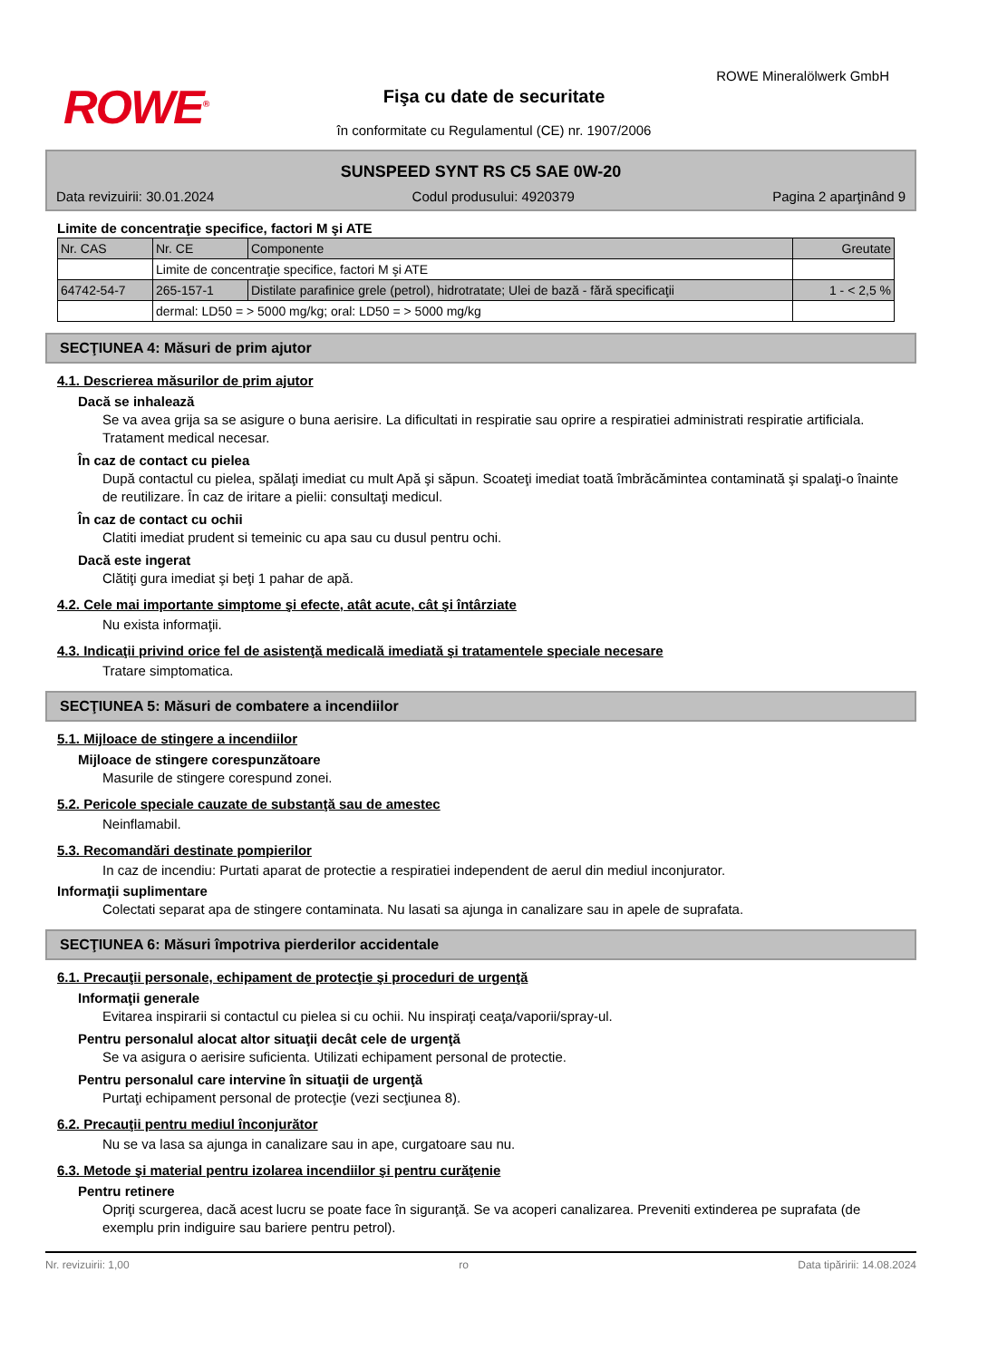ROWE<sup>®</sup>
ROWE Mineralölwerk GmbH
Fişa cu date de securitate
în conformitate cu Regulamentul (CE) nr. 1907/2006
SUNSPEED SYNT RS C5 SAE 0W-20
Data revizuirii: 30.01.2024 Codul produsului: 4920379 Pagina 2 aparţinând 9
Limite de concentraţie specifice, factori M şi ATE
| Nr. CAS | Nr. CE | Componente | Greutate |
| | Limite de concentraţie specifice, factori M şi ATE | | |
| 64742-54-7 | 265-157-1 | Distilate parafinice grele (petrol), hidrotratate; Ulei de bază - fără specificaţii | 1 - < 2,5 % |
| | dermal: LD50 = > 5000 mg/kg; oral: LD50 = > 5000 mg/kg | | |
SECŢIUNEA 4: Măsuri de prim ajutor
4.1. Descrierea măsurilor de prim ajutor
Dacă se inhalează
Se va avea grija sa se asigure o buna aerisire. La dificultati in respiratie sau oprire a respiratiei administrati respiratie artificiala. Tratament medical necesar.
În caz de contact cu pielea
După contactul cu pielea, spălaţi imediat cu mult Apă şi săpun. Scoateţi imediat toată îmbrăcămintea contaminată şi spalaţi-o înainte de reutilizare. În caz de iritare a pielii: consultaţi medicul.
În caz de contact cu ochii
Clatiti imediat prudent si temeinic cu apa sau cu dusul pentru ochi.
Dacă este ingerat
Clătiţi gura imediat şi beţi 1 pahar de apă.
4.2. Cele mai importante simptome şi efecte, atât acute, cât şi întârziate
Nu exista informaţii.
4.3. Indicaţii privind orice fel de asistenţă medicală imediată şi tratamentele speciale necesare
Tratare simptomatica.
SECŢIUNEA 5: Măsuri de combatere a incendiilor
5.1. Mijloace de stingere a incendiilor
Mijloace de stingere corespunzătoare
Masurile de stingere corespund zonei.
5.2. Pericole speciale cauzate de substanţă sau de amestec
Neinflamabil.
5.3. Recomandări destinate pompierilor
In caz de incendiu: Purtati aparat de protectie a respiratiei independent de aerul din mediul inconjurator.
Informaţii suplimentare
Colectati separat apa de stingere contaminata. Nu lasati sa ajunga in canalizare sau in apele de suprafata.
SECŢIUNEA 6: Măsuri împotriva pierderilor accidentale
6.1. Precauţii personale, echipament de protecţie şi proceduri de urgenţă
Informaţii generale
Evitarea inspirarii si contactul cu pielea si cu ochii. Nu inspiraţi ceaţa/vaporii/spray-ul.
Pentru personalul alocat altor situaţii decât cele de urgenţă
Se va asigura o aerisire suficienta. Utilizati echipament personal de protectie.
Pentru personalul care intervine în situaţii de urgenţă
Purtaţi echipament personal de protecţie (vezi secţiunea 8).
6.2. Precauţii pentru mediul înconjurător
Nu se va lasa sa ajunga in canalizare sau in ape, curgatoare sau nu.
6.3. Metode şi material pentru izolarea incendiilor şi pentru curăţenie
Pentru retinere
Opriţi scurgerea, dacă acest lucru se poate face în siguranţă. Se va acoperi canalizarea. Preveniti extinderea pe suprafata (de exemplu prin indiguire sau bariere pentru petrol).
Nr. revizuirii: 1,00 ro Data tipăririi: 14.08.2024